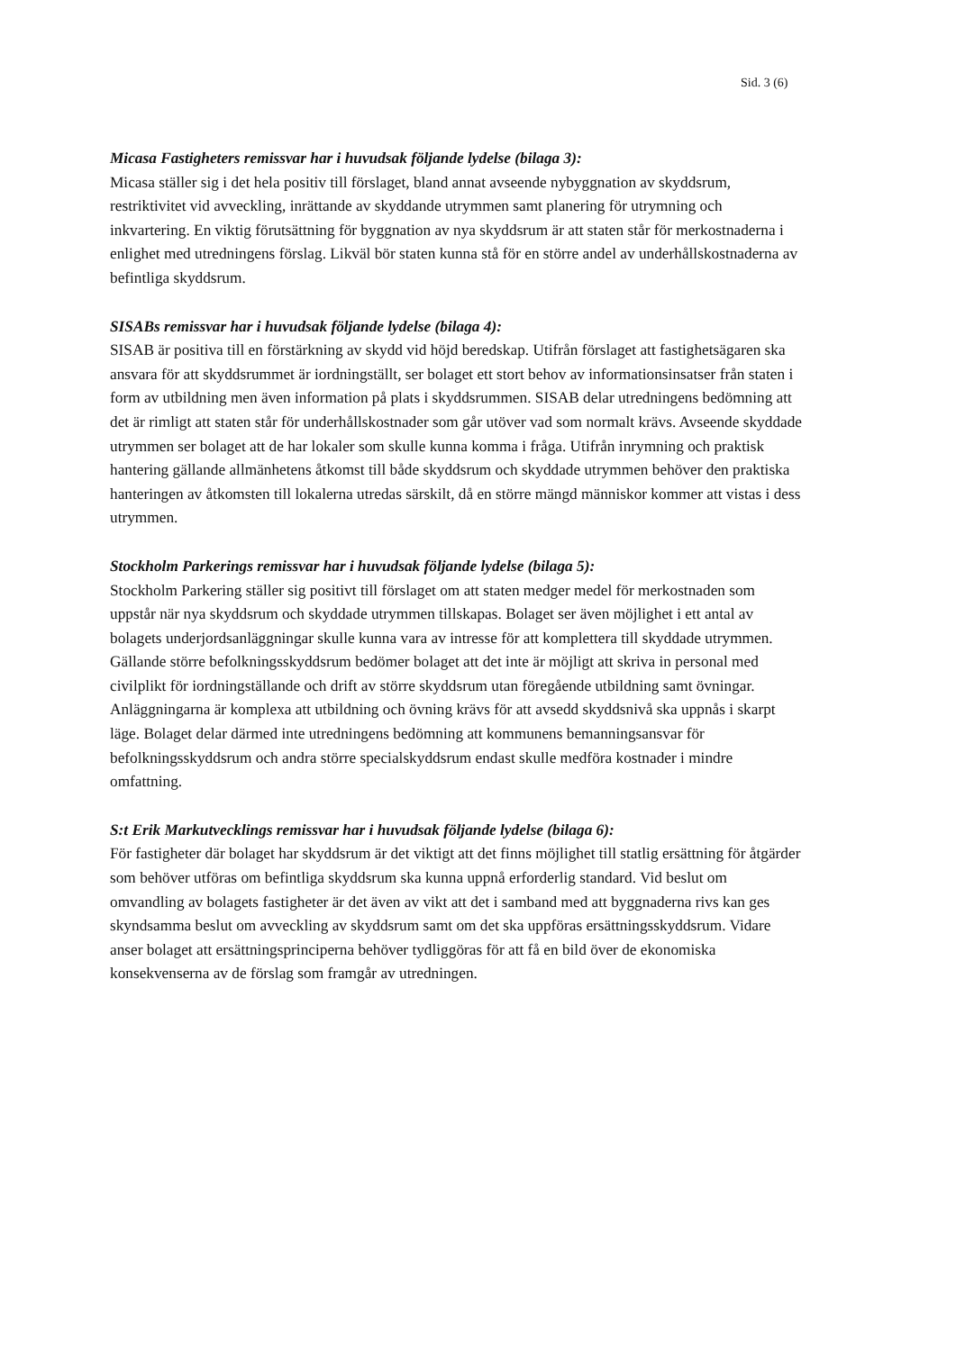Sid. 3 (6)
Micasa Fastigheters remissvar har i huvudsak följande lydelse (bilaga 3):
Micasa ställer sig i det hela positiv till förslaget, bland annat avseende nybyggnation av skyddsrum, restriktivitet vid avveckling, inrättande av skyddande utrymmen samt planering för utrymning och inkvartering. En viktig förutsättning för byggnation av nya skyddsrum är att staten står för merkostnaderna i enlighet med utredningens förslag. Likväl bör staten kunna stå för en större andel av underhållskostnaderna av befintliga skyddsrum.
SISABs remissvar har i huvudsak följande lydelse (bilaga 4):
SISAB är positiva till en förstärkning av skydd vid höjd beredskap. Utifrån förslaget att fastighetsägaren ska ansvara för att skyddsrummet är iordningställt, ser bolaget ett stort behov av informationsinsatser från staten i form av utbildning men även information på plats i skyddsrummen. SISAB delar utredningens bedömning att det är rimligt att staten står för underhållskostnader som går utöver vad som normalt krävs. Avseende skyddade utrymmen ser bolaget att de har lokaler som skulle kunna komma i fråga. Utifrån inrymning och praktisk hantering gällande allmänhetens åtkomst till både skyddsrum och skyddade utrymmen behöver den praktiska hanteringen av åtkomsten till lokalerna utredas särskilt, då en större mängd människor kommer att vistas i dess utrymmen.
Stockholm Parkerings remissvar har i huvudsak följande lydelse (bilaga 5):
Stockholm Parkering ställer sig positivt till förslaget om att staten medger medel för merkostnaden som uppstår när nya skyddsrum och skyddade utrymmen tillskapas. Bolaget ser även möjlighet i ett antal av bolagets underjordsanläggningar skulle kunna vara av intresse för att komplettera till skyddade utrymmen. Gällande större befolkningsskyddsrum bedömer bolaget att det inte är möjligt att skriva in personal med civilplikt för iordningställande och drift av större skyddsrum utan föregående utbildning samt övningar. Anläggningarna är komplexa att utbildning och övning krävs för att avsedd skyddsnivå ska uppnås i skarpt läge. Bolaget delar därmed inte utredningens bedömning att kommunens bemanningsansvar för befolkningsskyddsrum och andra större specialskyddsrum endast skulle medföra kostnader i mindre omfattning.
S:t Erik Markutvecklings remissvar har i huvudsak följande lydelse (bilaga 6):
För fastigheter där bolaget har skyddsrum är det viktigt att det finns möjlighet till statlig ersättning för åtgärder som behöver utföras om befintliga skyddsrum ska kunna uppnå erforderlig standard. Vid beslut om omvandling av bolagets fastigheter är det även av vikt att det i samband med att byggnaderna rivs kan ges skyndsamma beslut om avveckling av skyddsrum samt om det ska uppföras ersättningsskyddsrum. Vidare anser bolaget att ersättningsprinciperna behöver tydliggöras för att få en bild över de ekonomiska konsekvenserna av de förslag som framgår av utredningen.